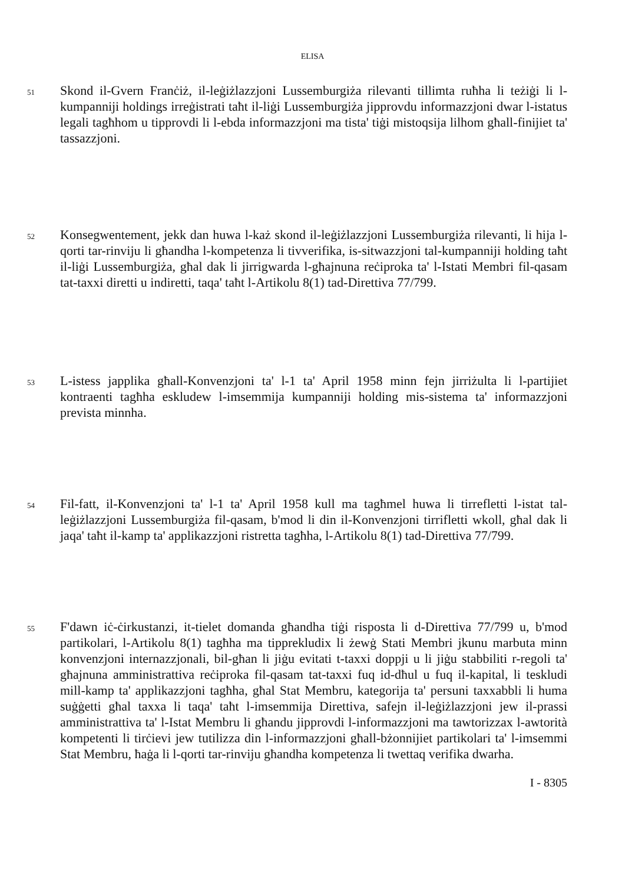ELISA
51
Skond il-Gvern Franċiż, il-leġiżlazzjoni Lussemburgiża rilevanti tillimta ruħha li teżiġi li l-kumpanniji holdings irreġistrati taħt il-liġi Lussemburgiża jipprovdu informazzjoni dwar l-istatus legali tagħhom u tipprovdi li l-ebda informazzjoni ma tista' tiġi mistoqsija lilhom għall-finijiet ta' tassazzjoni.
52
Konsegwentement, jekk dan huwa l-każ skond il-leġiżlazzjoni Lussemburgiża rilevanti, li hija l-qorti tar-rinviju li għandha l-kompetenza li tivverifika, is-sitwazzjoni tal-kumpanniji holding taħt il-liġi Lussemburgiża, għal dak li jirrigwarda l-għajnuna reċiproka ta' l-Istati Membri fil-qasam tat-taxxi diretti u indiretti, taqa' taħt l-Artikolu 8(1) tad-Direttiva 77/799.
53
L-istess japplika għall-Konvenzjoni ta' l-1 ta' April 1958 minn fejn jirriżulta li l-partijiet kontraenti tagħha eskludew l-imsemmija kumpanniji holding mis-sistema ta' informazzjoni prevista minnha.
54
Fil-fatt, il-Konvenzjoni ta' l-1 ta' April 1958 kull ma tagħmel huwa li tirrefletti l-istat tal-leġiżlazzjoni Lussemburgiża fil-qasam, b'mod li din il-Konvenzjoni tirrifletti wkoll, għal dak li jaqa' taħt il-kamp ta' applikazzjoni ristretta tagħha, l-Artikolu 8(1) tad-Direttiva 77/799.
55
F'dawn iċ-ċirkustanzi, it-tielet domanda għandha tiġi risposta li d-Direttiva 77/799 u, b'mod partikolari, l-Artikolu 8(1) tagħha ma tipprekludix li żewġ Stati Membri jkunu marbuta minn konvenzjoni internazzjonali, bil-għan li jiġu evitati t-taxxi doppji u li jiġu stabbiliti r-regoli ta' għajnuna amministrattiva reċiproka fil-qasam tat-taxxi fuq id-dħul u fuq il-kapital, li teskludi mill-kamp ta' applikazzjoni tagħha, għal Stat Membru, kategorija ta' persuni taxxabbli li huma suġġetti għal taxxa li taqa' taħt l-imsemmija Direttiva, safejn il-leġiżlazzjoni jew il-prassi amministrattiva ta' l-Istat Membru li għandu jipprovdi l-informazzjoni ma tawtorizzax l-awtorità kompetenti li tirċievi jew tutilizza din l-informazzjoni għall-bżonnijiet partikolari ta' l-imsemmi Stat Membru, ħaġa li l-qorti tar-rinviju għandha kompetenza li twettaq verifika dwarha.
I - 8305